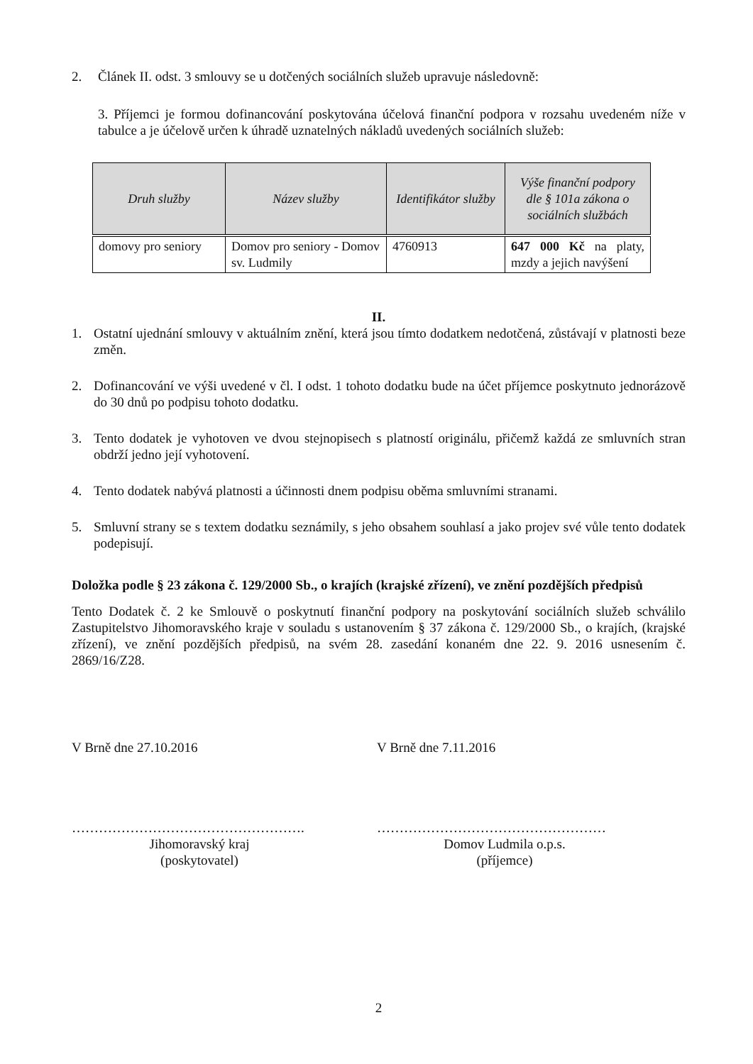2. Článek II. odst. 3 smlouvy se u dotčených sociálních služeb upravuje následovně:
3. Příjemci je formou dofinancování poskytována účelová finanční podpora v rozsahu uvedeném níže v tabulce a je účelově určen k úhradě uznatelných nákladů uvedených sociálních služeb:
| Druh služby | Název služby | Identifikátor služby | Výše finanční podpory dle § 101a zákona o sociálních službách |
| --- | --- | --- | --- |
| domovy pro seniory | Domov pro seniory - Domov sv. Ludmily | 4760913 | 647 000 Kč na platy, mzdy a jejich navýšení |
II.
1. Ostatní ujednání smlouvy v aktuálním znění, která jsou tímto dodatkem nedotčená, zůstávají v platnosti beze změn.
2. Dofinancování ve výši uvedené v čl. I odst. 1 tohoto dodatku bude na účet příjemce poskytnuto jednorázově do 30 dnů po podpisu tohoto dodatku.
3. Tento dodatek je vyhotoven ve dvou stejnopisech s platností originálu, přičemž každá ze smluvních stran obdrží jedno její vyhotovení.
4. Tento dodatek nabývá platnosti a účinnosti dnem podpisu oběma smluvními stranami.
5. Smluvní strany se s textem dodatku seznámily, s jeho obsahem souhlasí a jako projev své vůle tento dodatek podepisují.
Doložka podle § 23 zákona č. 129/2000 Sb., o krajích (krajské zřízení), ve znění pozdějších předpisů
Tento Dodatek č. 2 ke Smlouvě o poskytnutí finanční podpory na poskytování sociálních služeb schválilo Zastupitelstvo Jihomoravského kraje v souladu s ustanovením § 37 zákona č. 129/2000 Sb., o krajích, (krajské zřízení), ve znění pozdějších předpisů, na svém 28. zasedání konaném dne 22. 9. 2016 usnesením č. 2869/16/Z28.
V Brně dne 27.10.2016 V Brně dne 7.11.2016
…………………………………………….
Jihomoravský kraj
(poskytovatel)
……………………………………………
Domov Ludmila o.p.s.
(příjemce)
2